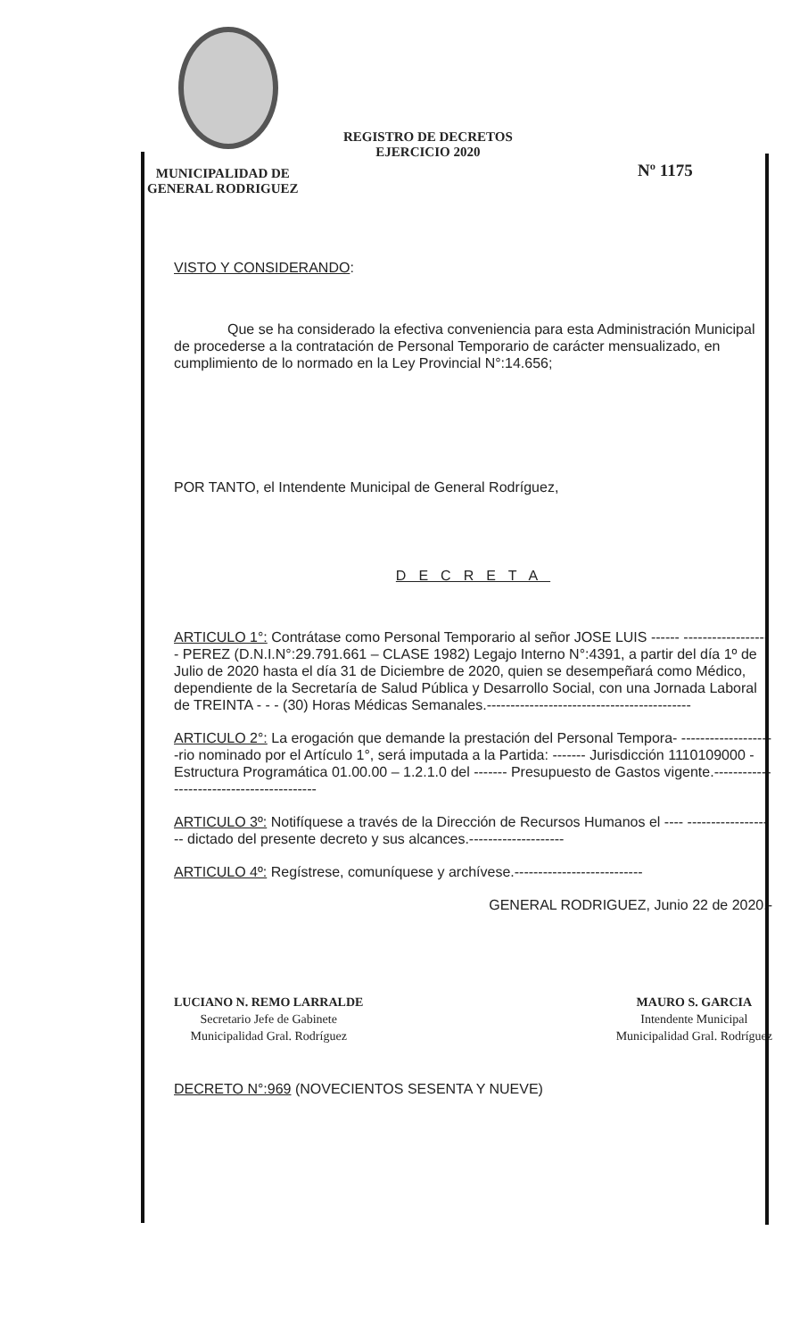REGISTRO DE DECRETOS
EJERCICIO 2020
MUNICIPALIDAD DE
GENERAL RODRIGUEZ
Nº 1175
VISTO Y CONSIDERANDO:
Que se ha considerado la efectiva conveniencia para esta Administración Municipal de procederse a la contratación de Personal Temporario de carácter mensualizado, en cumplimiento de lo normado en la Ley Provincial N°:14.656;
POR TANTO, el Intendente Municipal de General Rodríguez,
DECRETA
ARTICULO 1°: Contrátase como Personal Temporario al señor JOSE LUIS ------ ------------------- PEREZ (D.N.I.N°:29.791.661 – CLASE 1982) Legajo Interno N°:4391, a partir del día 1º de Julio de 2020 hasta el día 31 de Diciembre de 2020, quien se desempeñará como Médico, dependiente de la Secretaría de Salud Pública y Desarrollo Social, con una Jornada Laboral de TREINTA - - - (30) Horas Médicas Semanales.-------------------------------------------
ARTICULO 2°: La erogación que demande la prestación del Personal Tempora- --------------------rio nominado por el Artículo 1°, será imputada a la Partida: ------- Jurisdicción 1110109000 - Estructura Programática 01.00.00 – 1.2.1.0 del ------- Presupuesto de Gastos vigente.------------------------------------------
ARTICULO 3º: Notifíquese a través de la Dirección de Recursos Humanos el ---- ------------------- dictado del presente decreto y sus alcances.--------------------
ARTICULO 4º: Regístrese, comuníquese y archívese.---------------------------
GENERAL RODRIGUEZ, Junio 22 de 2020.-
LUCIANO N. REMO LARRALDE
Secretario Jefe de Gabinete
Municipalidad Gral. Rodríguez
MAURO S. GARCIA
Intendente Municipal
Municipalidad Gral. Rodríguez
DECRETO N°:969 (NOVECIENTOS SESENTA Y NUEVE)